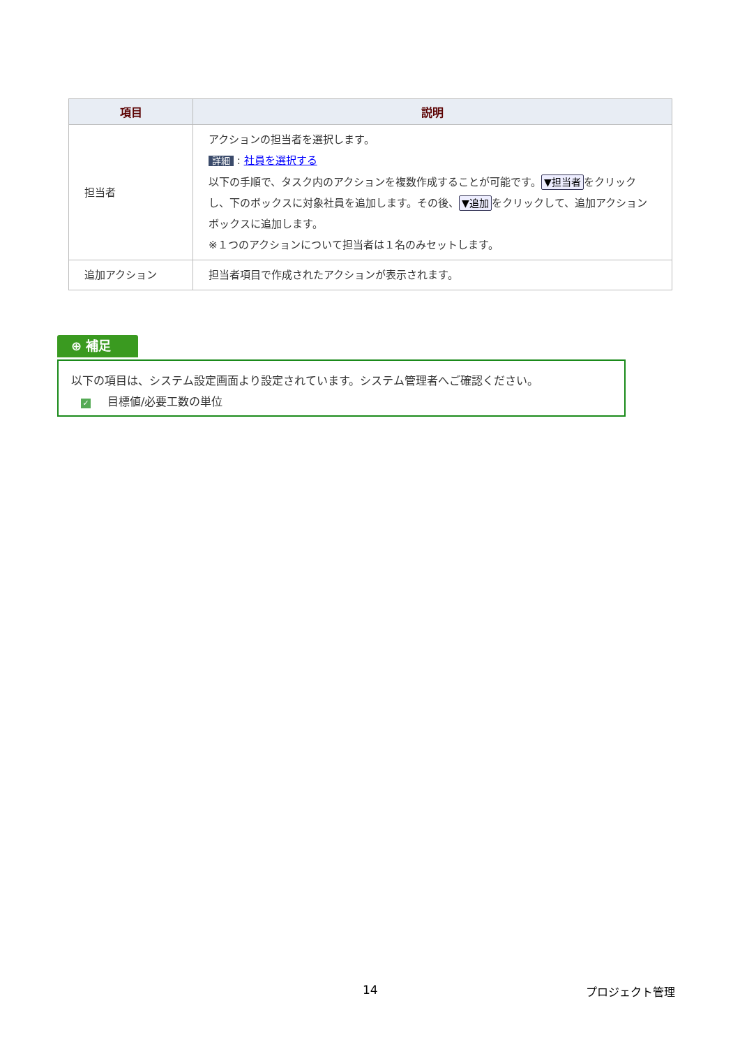| 項目 | 説明 |
| --- | --- |
| 担当者 | アクションの担当者を選択します。 詳細 : 社員を選択する 以下の手順で、タスク内のアクションを複数作成することが可能です。 ▼担当者 をクリックし、下のボックスに対象社員を追加します。その後、 ▼追加 をクリックして、追加アクションボックスに追加します。 ※１つのアクションについて担当者は１名のみセットします。 |
| 追加アクション | 担当者項目で作成されたアクションが表示されます。 |
⊕ 補足
以下の項目は、システム設定画面より設定されています。システム管理者へご確認ください。
✓ 目標値/必要工数の単位
14 プロジェクト管理